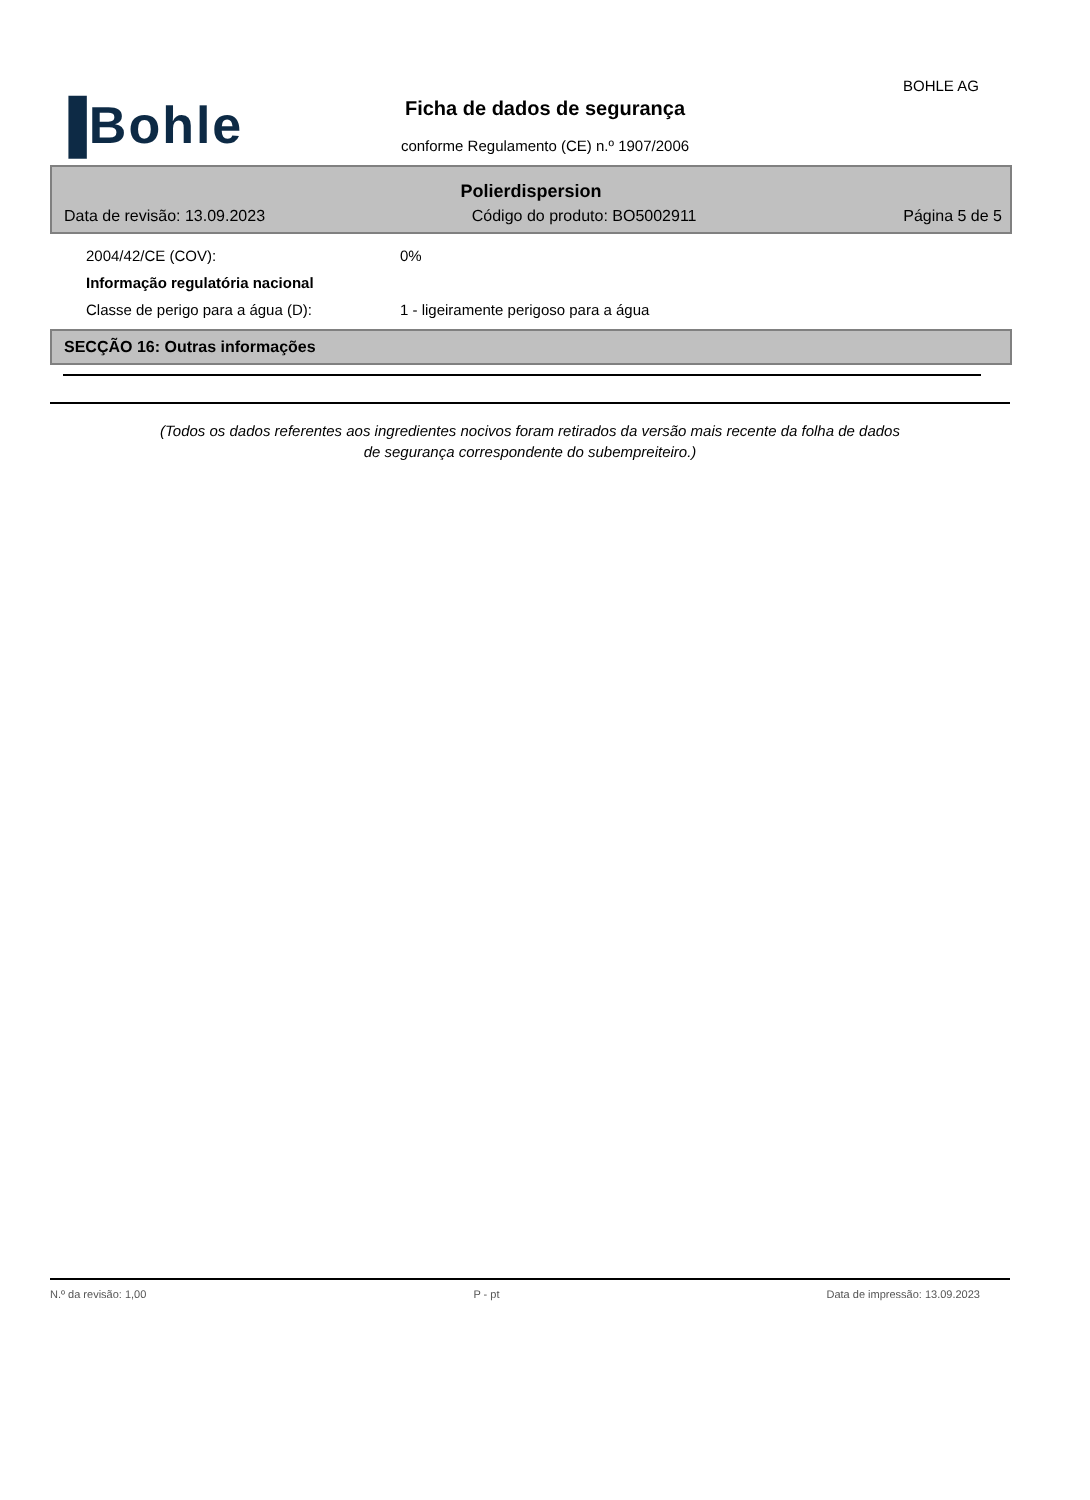BOHLE AG
▐Bohle
Ficha de dados de segurança
conforme Regulamento (CE) n.º 1907/2006
Polierdispersion
Data de revisão: 13.09.2023 Código do produto: BO5002911 Página 5 de 5
2004/42/CE (COV): 0%
Informação regulatória nacional
Classe de perigo para a água (D): 1 - ligeiramente perigoso para a água
SECÇÃO 16: Outras informações
(Todos os dados referentes aos ingredientes nocivos foram retirados da versão mais recente da folha de dados
de segurança correspondente do subempreiteiro.)
N.º da revisão: 1,00 P - pt Data de impressão: 13.09.2023